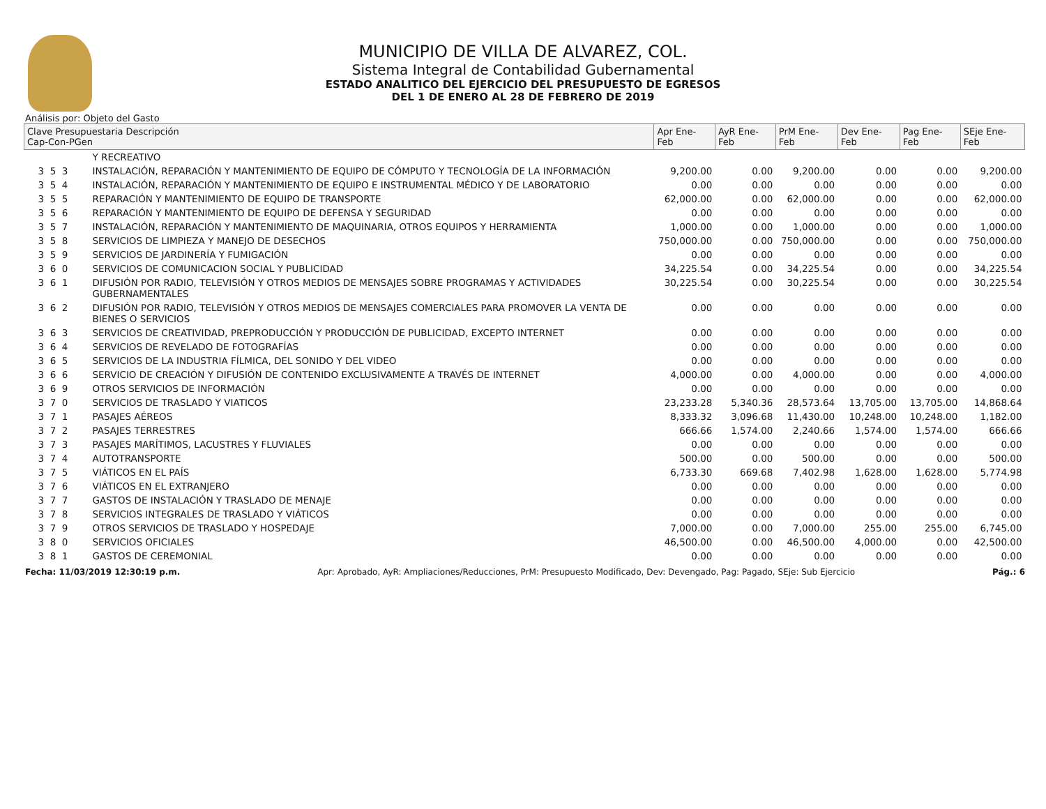MUNICIPIO DE VILLA DE ALVAREZ, COL.
Sistema Integral de Contabilidad Gubernamental
ESTADO ANALITICO DEL EJERCICIO DEL PRESUPUESTO DE EGRESOS
DEL 1 DE ENERO AL 28 DE FEBRERO DE 2019
Análisis por: Objeto del Gasto
| Clave Presupuestaria Descripción Cap-Con-PGen | | Apr Ene-Feb | AyR Ene-Feb | PrM Ene-Feb | Dev Ene-Feb | Pag Ene-Feb | SEje Ene-Feb |
| --- | --- | --- | --- | --- | --- | --- | --- |
| | Y RECREATIVO | | | | | | |
| 3 5 3 | INSTALACIÓN, REPARACIÓN Y MANTENIMIENTO DE EQUIPO DE CÓMPUTO Y TECNOLOGÍA DE LA INFORMACIÓN | 9,200.00 | 0.00 | 9,200.00 | 0.00 | 0.00 | 9,200.00 |
| 3 5 4 | INSTALACIÓN, REPARACIÓN Y MANTENIMIENTO DE EQUIPO E INSTRUMENTAL MÉDICO Y DE LABORATORIO | 0.00 | 0.00 | 0.00 | 0.00 | 0.00 | 0.00 |
| 3 5 5 | REPARACIÓN Y MANTENIMIENTO DE EQUIPO DE TRANSPORTE | 62,000.00 | 0.00 | 62,000.00 | 0.00 | 0.00 | 62,000.00 |
| 3 5 6 | REPARACIÓN Y MANTENIMIENTO DE EQUIPO DE DEFENSA Y SEGURIDAD | 0.00 | 0.00 | 0.00 | 0.00 | 0.00 | 0.00 |
| 3 5 7 | INSTALACIÓN, REPARACIÓN Y MANTENIMIENTO DE MAQUINARIA, OTROS EQUIPOS Y HERRAMIENTA | 1,000.00 | 0.00 | 1,000.00 | 0.00 | 0.00 | 1,000.00 |
| 3 5 8 | SERVICIOS DE LIMPIEZA Y MANEJO DE DESECHOS | 750,000.00 | 0.00 | 750,000.00 | 0.00 | 0.00 | 750,000.00 |
| 3 5 9 | SERVICIOS DE JARDINERÍA Y FUMIGACIÓN | 0.00 | 0.00 | 0.00 | 0.00 | 0.00 | 0.00 |
| 3 6 0 | SERVICIOS DE COMUNICACION SOCIAL Y PUBLICIDAD | 34,225.54 | 0.00 | 34,225.54 | 0.00 | 0.00 | 34,225.54 |
| 3 6 1 | DIFUSIÓN POR RADIO, TELEVISIÓN Y OTROS MEDIOS DE MENSAJES SOBRE PROGRAMAS Y ACTIVIDADES GUBERNAMENTALES | 30,225.54 | 0.00 | 30,225.54 | 0.00 | 0.00 | 30,225.54 |
| 3 6 2 | DIFUSIÓN POR RADIO, TELEVISIÓN Y OTROS MEDIOS DE MENSAJES COMERCIALES PARA PROMOVER LA VENTA DE BIENES O SERVICIOS | 0.00 | 0.00 | 0.00 | 0.00 | 0.00 | 0.00 |
| 3 6 3 | SERVICIOS DE CREATIVIDAD, PREPRODUCCIÓN Y PRODUCCIÓN DE PUBLICIDAD, EXCEPTO INTERNET | 0.00 | 0.00 | 0.00 | 0.00 | 0.00 | 0.00 |
| 3 6 4 | SERVICIOS DE REVELADO DE FOTOGRAFÍAS | 0.00 | 0.00 | 0.00 | 0.00 | 0.00 | 0.00 |
| 3 6 5 | SERVICIOS DE LA INDUSTRIA FÍLMICA, DEL SONIDO Y DEL VIDEO | 0.00 | 0.00 | 0.00 | 0.00 | 0.00 | 0.00 |
| 3 6 6 | SERVICIO DE CREACIÓN Y DIFUSIÓN DE CONTENIDO EXCLUSIVAMENTE A TRAVÉS DE INTERNET | 4,000.00 | 0.00 | 4,000.00 | 0.00 | 0.00 | 4,000.00 |
| 3 6 9 | OTROS SERVICIOS DE INFORMACIÓN | 0.00 | 0.00 | 0.00 | 0.00 | 0.00 | 0.00 |
| 3 7 0 | SERVICIOS DE TRASLADO Y VIATICOS | 23,233.28 | 5,340.36 | 28,573.64 | 13,705.00 | 13,705.00 | 14,868.64 |
| 3 7 1 | PASAJES AÉREOS | 8,333.32 | 3,096.68 | 11,430.00 | 10,248.00 | 10,248.00 | 1,182.00 |
| 3 7 2 | PASAJES TERRESTRES | 666.66 | 1,574.00 | 2,240.66 | 1,574.00 | 1,574.00 | 666.66 |
| 3 7 3 | PASAJES MARÍTIMOS, LACUSTRES Y FLUVIALES | 0.00 | 0.00 | 0.00 | 0.00 | 0.00 | 0.00 |
| 3 7 4 | AUTOTRANSPORTE | 500.00 | 0.00 | 500.00 | 0.00 | 0.00 | 500.00 |
| 3 7 5 | VIÁTICOS EN EL PAÍS | 6,733.30 | 669.68 | 7,402.98 | 1,628.00 | 1,628.00 | 5,774.98 |
| 3 7 6 | VIÁTICOS EN EL EXTRANJERO | 0.00 | 0.00 | 0.00 | 0.00 | 0.00 | 0.00 |
| 3 7 7 | GASTOS DE INSTALACIÓN Y TRASLADO DE MENAJE | 0.00 | 0.00 | 0.00 | 0.00 | 0.00 | 0.00 |
| 3 7 8 | SERVICIOS INTEGRALES DE TRASLADO Y VIÁTICOS | 0.00 | 0.00 | 0.00 | 0.00 | 0.00 | 0.00 |
| 3 7 9 | OTROS SERVICIOS DE TRASLADO Y HOSPEDAJE | 7,000.00 | 0.00 | 7,000.00 | 255.00 | 255.00 | 6,745.00 |
| 3 8 0 | SERVICIOS OFICIALES | 46,500.00 | 0.00 | 46,500.00 | 4,000.00 | 0.00 | 42,500.00 |
| 3 8 1 | GASTOS DE CEREMONIAL | 0.00 | 0.00 | 0.00 | 0.00 | 0.00 | 0.00 |
Fecha: 11/03/2019 12:30:19 p.m. Apr: Aprobado, AyR: Ampliaciones/Reducciones, PrM: Presupuesto Modificado, Dev: Devengado, Pag: Pagado, SEje: Sub Ejercicio Pág.: 6